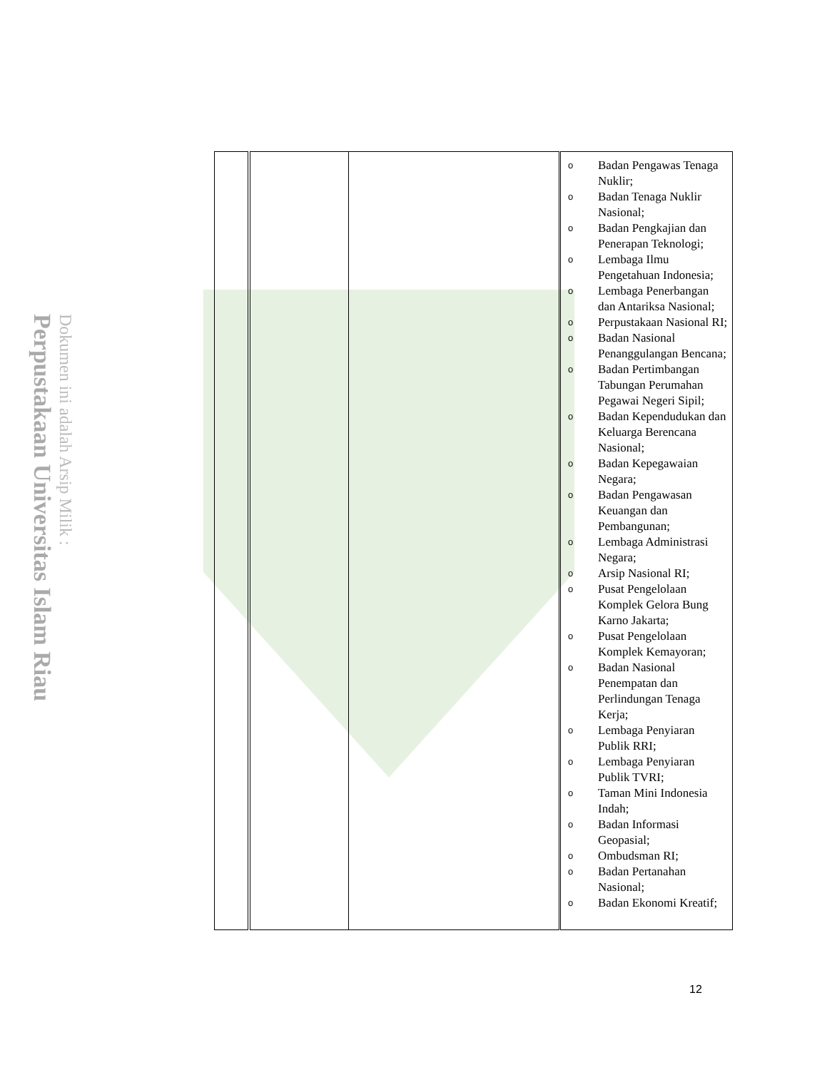Perpustakaan Universitas Islam Riau
Dokumen ini adalah Arsip Milik :
| | | | o Badan Pengawas Tenaga Nuklir; o Badan Tenaga Nuklir Nasional; o Badan Pengkajian dan Penerapan Teknologi; o Lembaga Ilmu Pengetahuan Indonesia; o Lembaga Penerbangan dan Antariksa Nasional; o Perpustakaan Nasional RI; o Badan Nasional Penanggulangan Bencana; o Badan Pertimbangan Tabungan Perumahan Pegawai Negeri Sipil; o Badan Kependudukan dan Keluarga Berencana Nasional; o Badan Kepegawaian Negara; o Badan Pengawasan Keuangan dan Pembangunan; o Lembaga Administrasi Negara; o Arsip Nasional RI; o Pusat Pengelolaan Komplek Gelora Bung Karno Jakarta; o Pusat Pengelolaan Komplek Kemayoran; o Badan Nasional Penempatan dan Perlindungan Tenaga Kerja; o Lembaga Penyiaran Publik RRI; o Lembaga Penyiaran Publik TVRI; o Taman Mini Indonesia Indah; o Badan Informasi Geopasial; o Ombudsman RI; o Badan Pertanahan Nasional; o Badan Ekonomi Kreatif; |
12